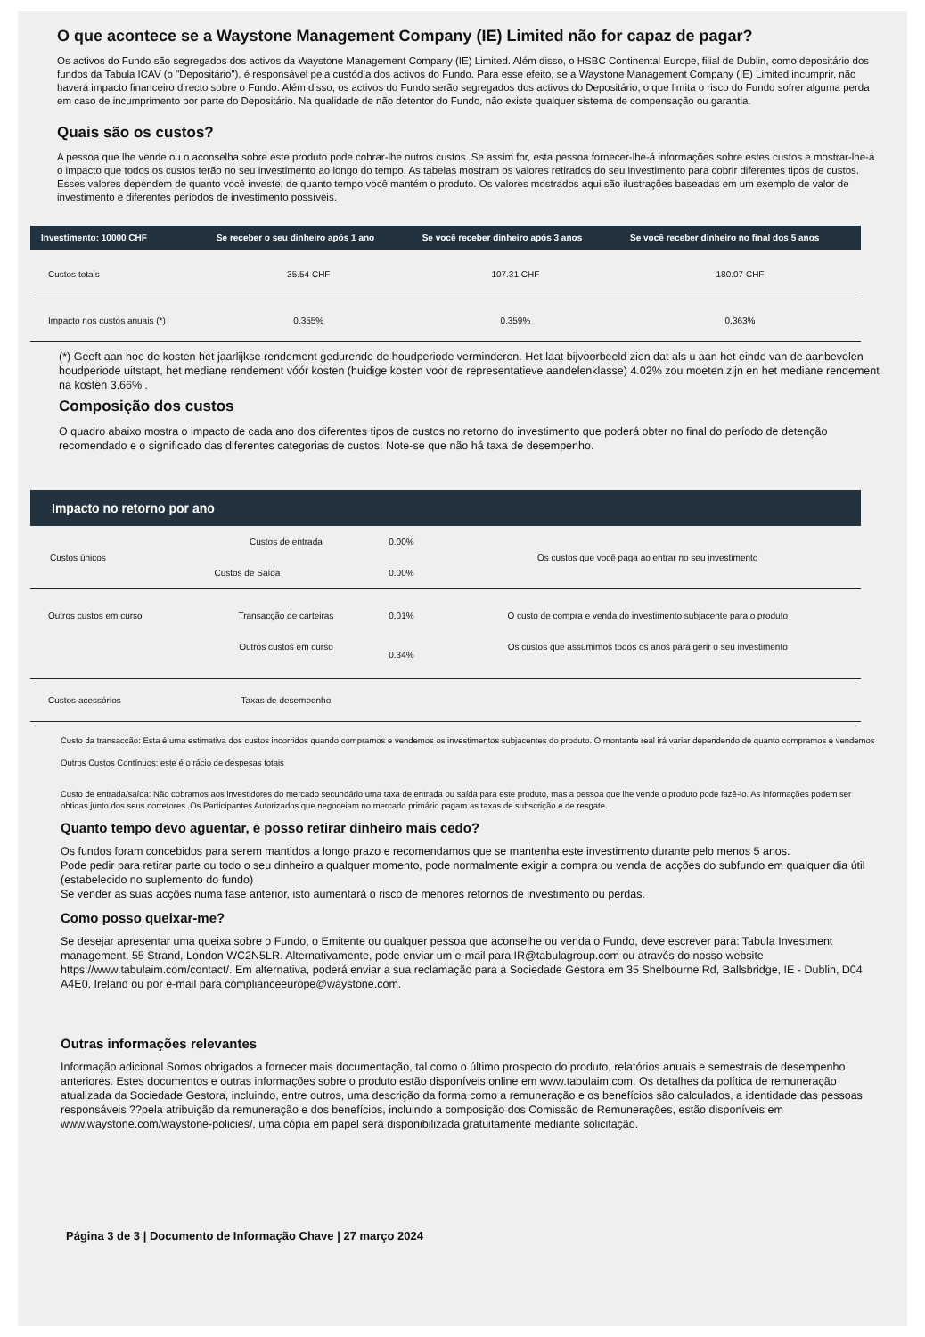O que acontece se a Waystone Management Company (IE) Limited não for capaz de pagar?
Os activos do Fundo são segregados dos activos da Waystone Management Company (IE) Limited. Além disso, o HSBC Continental Europe, filial de Dublin, como depositário dos fundos da Tabula ICAV (o "Depositário"), é responsável pela custódia dos activos do Fundo. Para esse efeito, se a Waystone Management Company (IE) Limited incumprir, não haverá impacto financeiro directo sobre o Fundo. Além disso, os activos do Fundo serão segregados dos activos do Depositário, o que limita o risco do Fundo sofrer alguma perda em caso de incumprimento por parte do Depositário. Na qualidade de não detentor do Fundo, não existe qualquer sistema de compensação ou garantia.
Quais são os custos?
A pessoa que lhe vende ou o aconselha sobre este produto pode cobrar-lhe outros custos. Se assim for, esta pessoa fornecer-lhe-á informações sobre estes custos e mostrar-lhe-á o impacto que todos os custos terão no seu investimento ao longo do tempo. As tabelas mostram os valores retirados do seu investimento para cobrir diferentes tipos de custos. Esses valores dependem de quanto você investe, de quanto tempo você mantém o produto. Os valores mostrados aqui são ilustrações baseadas em um exemplo de valor de investimento e diferentes períodos de investimento possíveis.
| Investimento: 10000 CHF | Se receber o seu dinheiro após 1 ano | Se você receber dinheiro após 3 anos | Se você receber dinheiro no final dos 5 anos |
| --- | --- | --- | --- |
| Custos totais | 35.54 CHF | 107.31 CHF | 180.07 CHF |
| Impacto nos custos anuais (*) | 0.355% | 0.359% | 0.363% |
(*) Geeft aan hoe de kosten het jaarlijkse rendement gedurende de houdperiode verminderen. Het laat bijvoorbeeld zien dat als u aan het einde van de aanbevolen houdperiode uitstapt, het mediane rendement vóór kosten (huidige kosten voor de representatieve aandelenklasse) 4.02% zou moeten zijn en het mediane rendement na kosten 3.66% .
Composição dos custos
O quadro abaixo mostra o impacto de cada ano dos diferentes tipos de custos no retorno do investimento que poderá obter no final do período de detenção recomendado e o significado das diferentes categorias de custos. Note-se que não há taxa de desempenho.
| Impacto no retorno por ano | | | |
| --- | --- | --- | --- |
| Custos únicos | Custos de entrada | 0.00% | Os custos que você paga ao entrar no seu investimento |
| | Custos de Saída | 0.00% | |
| Outros custos em curso | Transacção de carteiras | 0.01% | O custo de compra e venda do investimento subjacente para o produto |
| | Outros custos em curso | 0.34% | Os custos que assumimos todos os anos para gerir o seu investimento |
| Custos acessórios | Taxas de desempenho | | |
Custo da transacção: Esta é uma estimativa dos custos incorridos quando compramos e vendemos os investimentos subjacentes do produto. O montante real irá variar dependendo de quanto compramos e vendemos
Outros Custos Contínuos: este é o rácio de despesas totais
Custo de entrada/saída: Não cobramos aos investidores do mercado secundário uma taxa de entrada ou saída para este produto, mas a pessoa que lhe vende o produto pode fazê-lo. As informações podem ser obtidas junto dos seus corretores. Os Participantes Autorizados que negoceiam no mercado primário pagam as taxas de subscrição e de resgate.
Quanto tempo devo aguentar, e posso retirar dinheiro mais cedo?
Os fundos foram concebidos para serem mantidos a longo prazo e recomendamos que se mantenha este investimento durante pelo menos 5 anos.
Pode pedir para retirar parte ou todo o seu dinheiro a qualquer momento, pode normalmente exigir a compra ou venda de acções do subfundo em qualquer dia útil (estabelecido no suplemento do fundo)
Se vender as suas acções numa fase anterior, isto aumentará o risco de menores retornos de investimento ou perdas.
Como posso queixar-me?
Se desejar apresentar uma queixa sobre o Fundo, o Emitente ou qualquer pessoa que aconselhe ou venda o Fundo, deve escrever para: Tabula Investment management, 55 Strand, London WC2N5LR. Alternativamente, pode enviar um e-mail para IR@tabulagroup.com ou através do nosso website https://www.tabulaim.com/contact/. Em alternativa, poderá enviar a sua reclamação para a Sociedade Gestora em 35 Shelbourne Rd, Ballsbridge, IE - Dublin, D04 A4E0, Ireland ou por e-mail para complianceeurope@waystone.com.
Outras informações relevantes
Informação adicional Somos obrigados a fornecer mais documentação, tal como o último prospecto do produto, relatórios anuais e semestrais de desempenho anteriores. Estes documentos e outras informações sobre o produto estão disponíveis online em www.tabulaim.com. Os detalhes da política de remuneração atualizada da Sociedade Gestora, incluindo, entre outros, uma descrição da forma como a remuneração e os benefícios são calculados, a identidade das pessoas responsáveis ??pela atribuição da remuneração e dos benefícios, incluindo a composição dos Comissão de Remunerações, estão disponíveis em www.waystone.com/waystone-policies/, uma cópia em papel será disponibilizada gratuitamente mediante solicitação.
Página 3 de 3 | Documento de Informação Chave | 27 março 2024